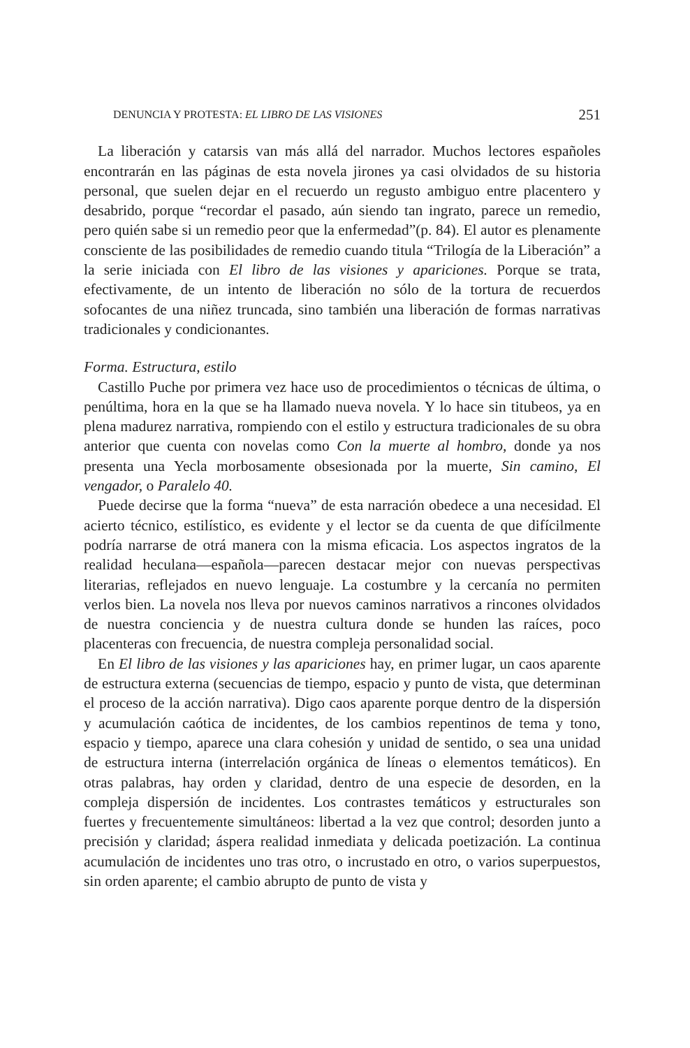DENUNCIA Y PROTESTA: EL LIBRO DE LAS VISIONES 251
La liberación y catarsis van más allá del narrador. Muchos lectores españoles encontrarán en las páginas de esta novela jirones ya casi olvidados de su historia personal, que suelen dejar en el recuerdo un regusto ambiguo entre placentero y desabrido, porque “recordar el pasado, aún siendo tan ingrato, parece un remedio, pero quién sabe si un remedio peor que la enfermedad”(p. 84). El autor es plenamente consciente de las posibilidades de remedio cuando titula “Trilogía de la Liberación” a la serie iniciada con El libro de las visiones y apariciones. Porque se trata, efectivamente, de un intento de liberación no sólo de la tortura de recuerdos sofocantes de una niñez truncada, sino también una liberación de formas narrativas tradicionales y condicionantes.
Forma. Estructura, estilo
Castillo Puche por primera vez hace uso de procedimientos o técnicas de última, o penúltima, hora en la que se ha llamado nueva novela. Y lo hace sin titubeos, ya en plena madurez narrativa, rompiendo con el estilo y estructura tradicionales de su obra anterior que cuenta con novelas como Con la muerte al hombro, donde ya nos presenta una Yecla morbosamente obsesionada por la muerte, Sin camino, El vengador, o Paralelo 40.
Puede decirse que la forma “nueva” de esta narración obedece a una necesidad. El acierto técnico, estilístico, es evidente y el lector se da cuenta de que difícilmente podría narrarse de otrá manera con la misma eficacia. Los aspectos ingratos de la realidad heculana—española—parecen destacar mejor con nuevas perspectivas literarias, reflejados en nuevo lenguaje. La costumbre y la cercanía no permiten verlos bien. La novela nos lleva por nuevos caminos narrativos a rincones olvidados de nuestra conciencia y de nuestra cultura donde se hunden las raíces, poco placenteras con frecuencia, de nuestra compleja personalidad social.
En El libro de las visiones y las apariciones hay, en primer lugar, un caos aparente de estructura externa (secuencias de tiempo, espacio y punto de vista, que determinan el proceso de la acción narrativa). Digo caos aparente porque dentro de la dispersión y acumulación caótica de incidentes, de los cambios repentinos de tema y tono, espacio y tiempo, aparece una clara cohesión y unidad de sentido, o sea una unidad de estructura interna (interrelación orgánica de líneas o elementos temáticos). En otras palabras, hay orden y claridad, dentro de una especie de desorden, en la compleja dispersión de incidentes. Los contrastes temáticos y estructurales son fuertes y frecuentemente simultáneos: libertad a la vez que control; desorden junto a precisión y claridad; áspera realidad inmediata y delicada poetización. La continua acumulación de incidentes uno tras otro, o incrustado en otro, o varios superpuestos, sin orden aparente; el cambio abrupto de punto de vista y